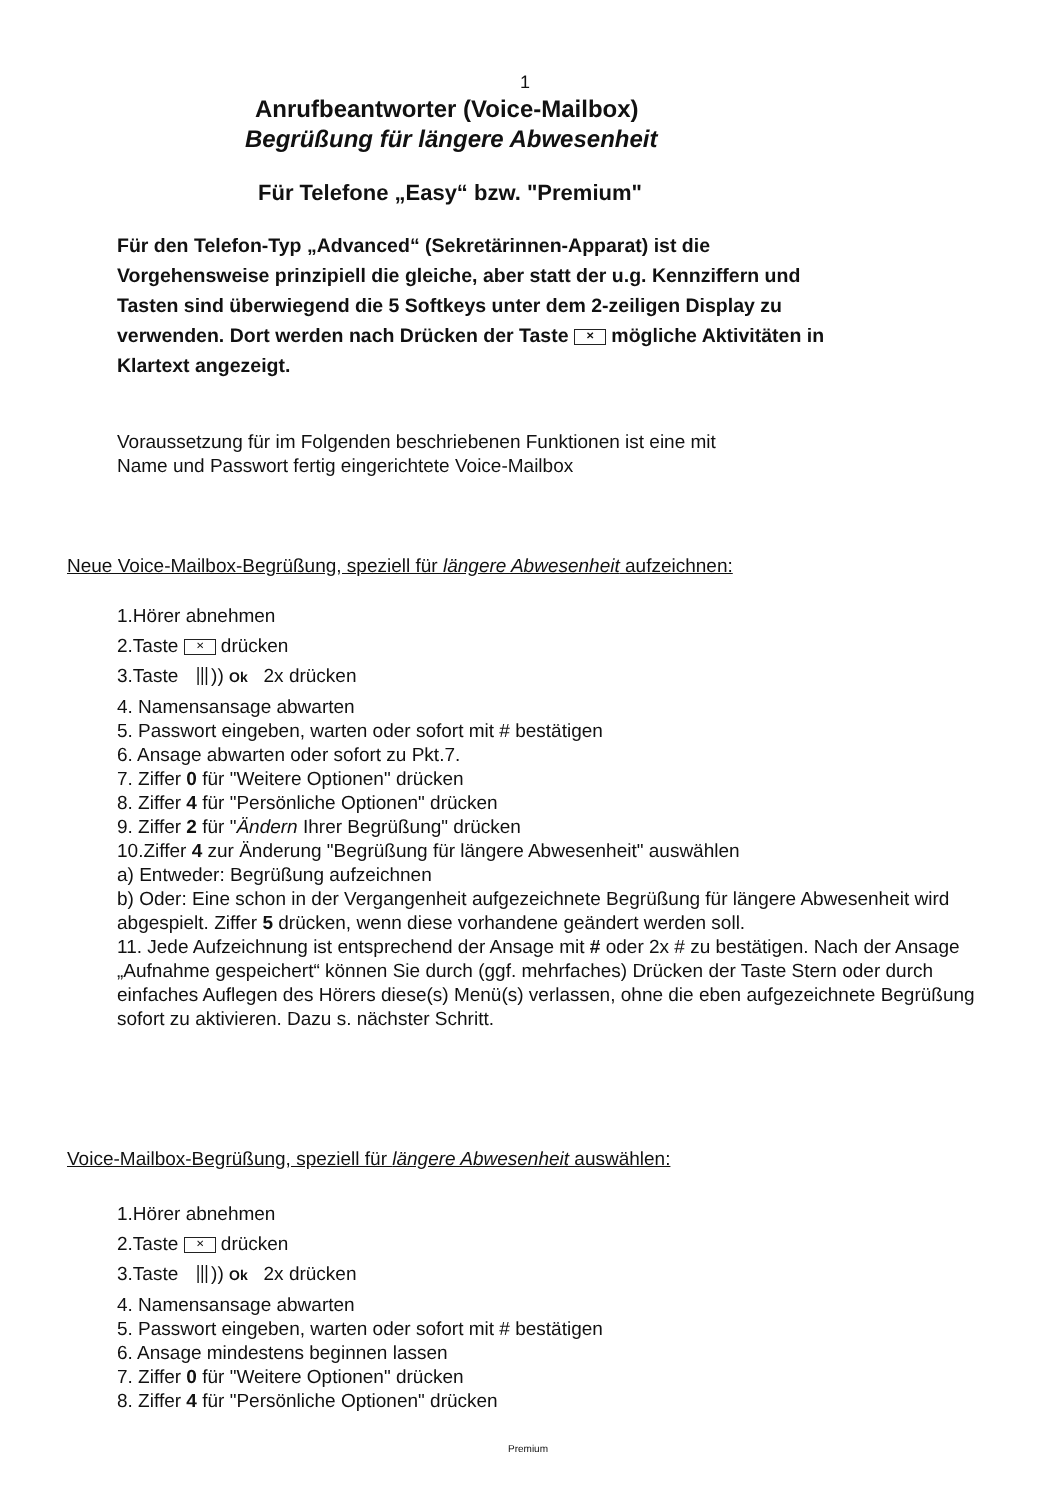1
Anrufbeantworter (Voice-Mailbox)
Begrüßung für längere Abwesenheit
Für Telefone „Easy“ bzw. "Premium"
Für den Telefon-Typ „Advanced“ (Sekretärinnen-Apparat) ist die Vorgehensweise prinzipiell die gleiche, aber statt der u.g. Kennziffern und Tasten sind überwiegend die 5 Softkeys unter dem 2-zeiligen Display zu verwenden. Dort werden nach Drücken der Taste ✕ mögliche Aktivitäten in Klartext angezeigt.
Voraussetzung für im Folgenden beschriebenen Funktionen ist eine mit
Name und Passwort fertig eingerichtete Voice-Mailbox
Neue Voice-Mailbox-Begrüßung, speziell für längere Abwesenheit aufzeichnen:
1.Hörer abnehmen
2.Taste ✕ drücken
3.Taste ⦀)) Ok 2x drücken
4. Namensansage abwarten
5. Passwort eingeben, warten oder sofort mit # bestätigen
6. Ansage abwarten oder sofort zu Pkt.7.
7. Ziffer 0 für "Weitere Optionen" drücken
8. Ziffer 4 für "Persönliche Optionen" drücken
9. Ziffer 2 für "Ändern Ihrer Begrüßung" drücken
10.Ziffer 4 zur Änderung "Begrüßung für längere Abwesenheit" auswählen
a) Entweder: Begrüßung aufzeichnen
b) Oder: Eine schon in der Vergangenheit aufgezeichnete Begrüßung für längere Abwesenheit wird abgespielt. Ziffer 5 drücken, wenn diese vorhandene geändert werden soll.
11. Jede Aufzeichnung ist entsprechend der Ansage mit # oder 2x # zu bestätigen. Nach der Ansage „Aufnahme gespeichert“ können Sie durch (ggf. mehrfaches) Drücken der Taste Stern oder durch einfaches Auflegen des Hörers diese(s) Menü(s) verlassen, ohne die eben aufgezeichnete Begrüßung sofort zu aktivieren. Dazu s. nächster Schritt.
Voice-Mailbox-Begrüßung, speziell für längere Abwesenheit auswählen:
1.Hörer abnehmen
2.Taste ✕ drücken
3.Taste ⦀)) Ok 2x drücken
4. Namensansage abwarten
5. Passwort eingeben, warten oder sofort mit # bestätigen
6. Ansage mindestens beginnen lassen
7. Ziffer 0 für "Weitere Optionen" drücken
8. Ziffer 4 für "Persönliche Optionen" drücken
Premium